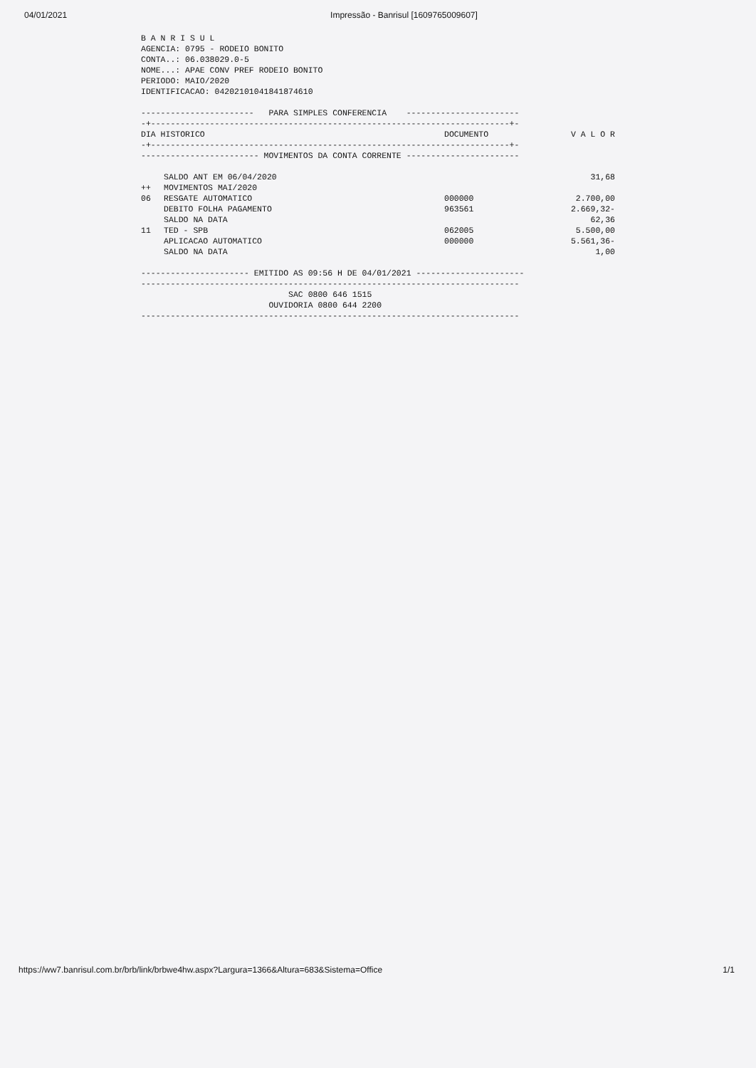04/01/2021 Impressão - Banrisul [1609765009607]
B A N R I S U L AGENCIA: 0795 - RODEIO BONITO CONTA..: 06.038029.0-5 NOME...: APAE CONV PREF RODEIO BONITO PERIODO: MAIO/2020 IDENTIFICACAO: 04202101041841874610
----------------------- PARA SIMPLES CONFERENCIA ----------------------- -+-------------------------------------------------------------------------+-
| DIA HISTORICO | DOCUMENTO | V A L O R |
| --- | --- | --- |
-+-------------------------------------------------------------------------+- ------------------------ MOVIMENTOS DA CONTA CORRENTE -----------------------
| | SALDO ANT EM 06/04/2020 | | 31,68 |
| ++ | MOVIMENTOS MAI/2020 | | |
| 06 | RESGATE AUTOMATICO | 000000 | 2.700,00 |
| | DEBITO FOLHA PAGAMENTO | 963561 | 2.669,32- |
| | SALDO NA DATA | | 62,36 |
| 11 | TED - SPB | 062005 | 5.500,00 |
| | APLICACAO AUTOMATICO | 000000 | 5.561,36- |
| | SALDO NA DATA | | 1,00 |
---------------------- EMITIDO AS 09:56 H DE 04/01/2021 ---------------------- ----------------------------------------------------------------------------- SAC 0800 646 1515 OUVIDORIA 0800 644 2200 -----------------------------------------------------------------------------
https://ww7.banrisul.com.br/brb/link/brbwe4hw.aspx?Largura=1366&Altura=683&Sistema=Office 1/1